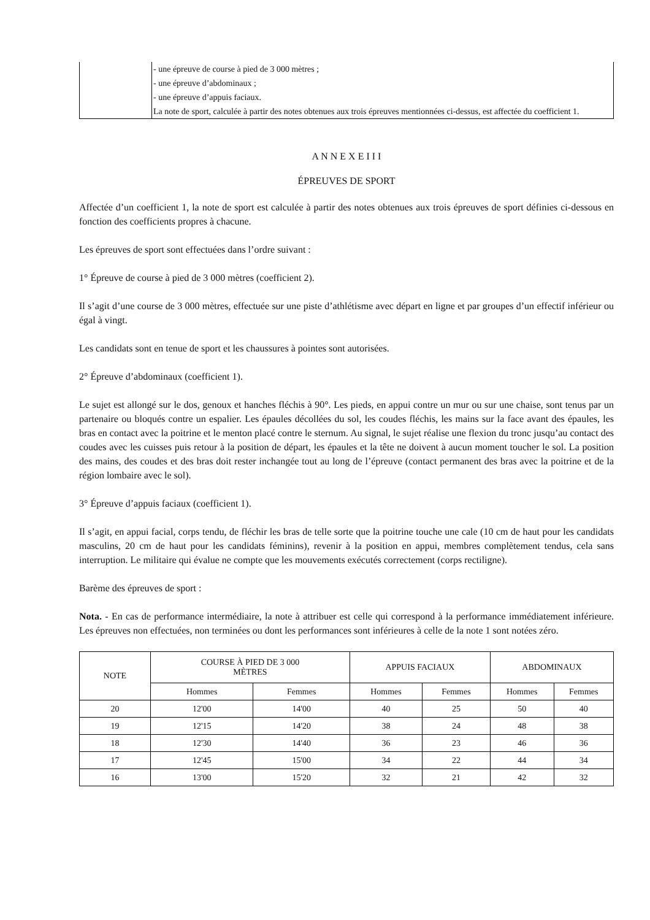| | - une épreuve de course à pied de 3 000 mètres ; - une épreuve d’abdominaux ; - une épreuve d’appuis faciaux. La note de sport, calculée à partir des notes obtenues aux trois épreuves mentionnées ci-dessus, est affectée du coefficient 1. |
A N N E X E I I I
ÉPREUVES DE SPORT
Affectée d’un coefficient 1, la note de sport est calculée à partir des notes obtenues aux trois épreuves de sport définies ci-dessous en fonction des coefficients propres à chacune.
Les épreuves de sport sont effectuées dans l’ordre suivant :
1° Épreuve de course à pied de 3 000 mètres (coefficient 2).
Il s’agit d’une course de 3 000 mètres, effectuée sur une piste d’athlétisme avec départ en ligne et par groupes d’un effectif inférieur ou égal à vingt.
Les candidats sont en tenue de sport et les chaussures à pointes sont autorisées.
2° Épreuve d’abdominaux (coefficient 1).
Le sujet est allongé sur le dos, genoux et hanches fléchis à 90°. Les pieds, en appui contre un mur ou sur une chaise, sont tenus par un partenaire ou bloqués contre un espalier. Les épaules décollées du sol, les coudes fléchis, les mains sur la face avant des épaules, les bras en contact avec la poitrine et le menton placé contre le sternum. Au signal, le sujet réalise une flexion du tronc jusqu’au contact des coudes avec les cuisses puis retour à la position de départ, les épaules et la tête ne doivent à aucun moment toucher le sol. La position des mains, des coudes et des bras doit rester inchangée tout au long de l’épreuve (contact permanent des bras avec la poitrine et de la région lombaire avec le sol).
3° Épreuve d’appuis faciaux (coefficient 1).
Il s’agit, en appui facial, corps tendu, de fléchir les bras de telle sorte que la poitrine touche une cale (10 cm de haut pour les candidats masculins, 20 cm de haut pour les candidats féminins), revenir à la position en appui, membres complètement tendus, cela sans interruption. Le militaire qui évalue ne compte que les mouvements exécutés correctement (corps rectiligne).
Barème des épreuves de sport :
Nota. - En cas de performance intermédiaire, la note à attribuer est celle qui correspond à la performance immédiatement inférieure. Les épreuves non effectuées, non terminées ou dont les performances sont inférieures à celle de la note 1 sont notées zéro.
| NOTE | COURSE À PIED DE 3 000 MÈTRES | | APPUIS FACIAUX | | ABDOMINAUX | |
| --- | --- | --- | --- | --- | --- | --- |
| | Hommes | Femmes | Hommes | Femmes | Hommes | Femmes |
| 20 | 12'00 | 14'00 | 40 | 25 | 50 | 40 |
| 19 | 12'15 | 14'20 | 38 | 24 | 48 | 38 |
| 18 | 12'30 | 14'40 | 36 | 23 | 46 | 36 |
| 17 | 12'45 | 15'00 | 34 | 22 | 44 | 34 |
| 16 | 13'00 | 15'20 | 32 | 21 | 42 | 32 |